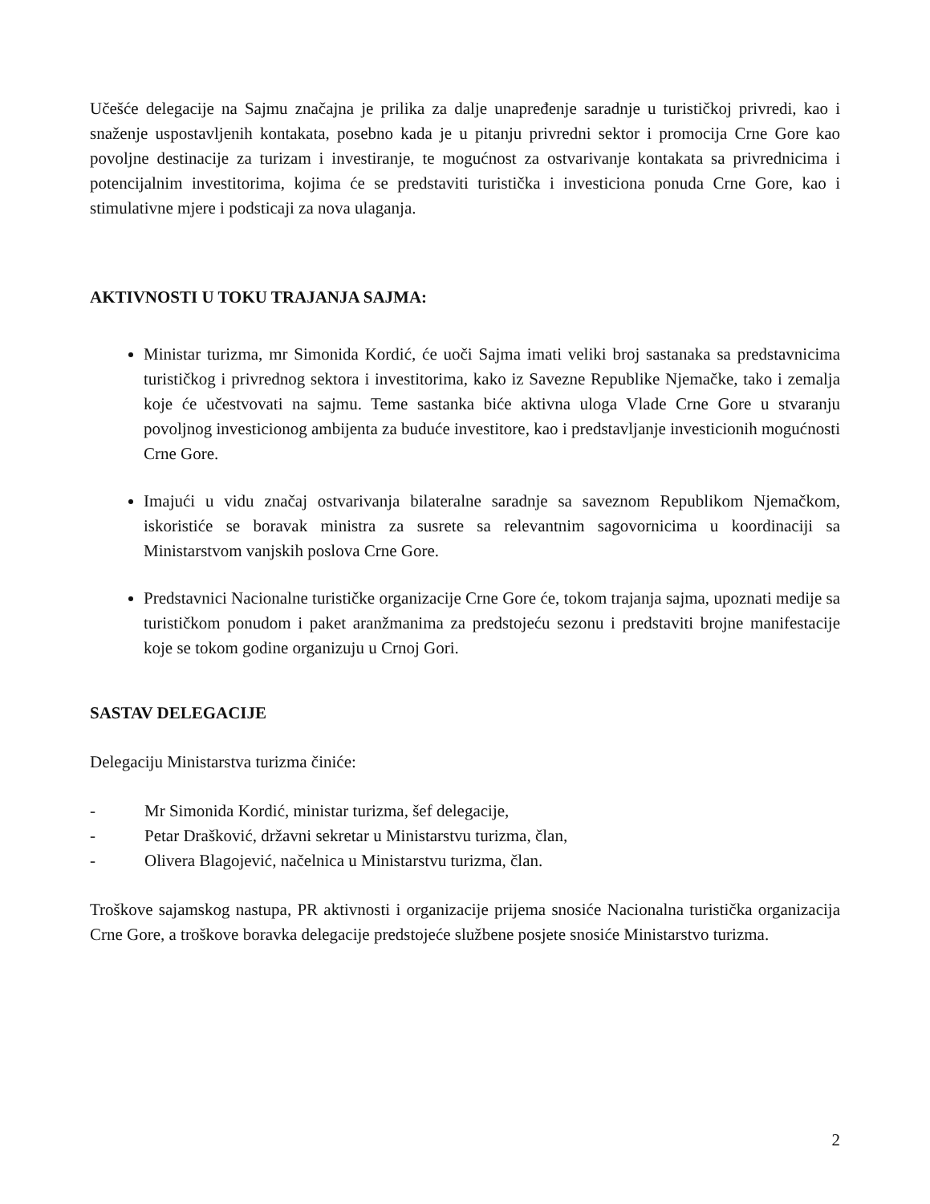Učešće delegacije na Sajmu značajna je prilika za dalje unapređenje saradnje u turističkoj privredi, kao i snaženje uspostavljenih kontakata, posebno kada je u pitanju privredni sektor i promocija Crne Gore kao povoljne destinacije za turizam i investiranje, te mogućnost za ostvarivanje kontakata sa privrednicima i potencijalnim investitorima, kojima će se predstaviti turistička i investiciona ponuda Crne Gore, kao i stimulativne mjere i podsticaji za nova ulaganja.
AKTIVNOSTI U TOKU TRAJANJA SAJMA:
Ministar turizma, mr Simonida Kordić, će uoči Sajma imati veliki broj sastanaka sa predstavnicima turističkog i privrednog sektora i investitorima, kako iz Savezne Republike Njemačke, tako i zemalja koje će učestvovati na sajmu. Teme sastanka biće aktivna uloga Vlade Crne Gore u stvaranju povoljnog investicionog ambijenta za buduće investitore, kao i predstavljanje investicionih mogućnosti Crne Gore.
Imajući u vidu značaj ostvarivanja bilateralne saradnje sa saveznom Republikom Njemačkom, iskoristiće se boravak ministra za susrete sa relevantnim sagovornicima u koordinaciji sa Ministarstvom vanjskih poslova Crne Gore.
Predstavnici Nacionalne turističke organizacije Crne Gore će, tokom trajanja sajma, upoznati medije sa turističkom ponudom i paket aranžmanima za predstojeću sezonu i predstaviti brojne manifestacije koje se tokom godine organizuju u Crnoj Gori.
SASTAV DELEGACIJE
Delegaciju Ministarstva turizma činiće:
- Mr Simonida Kordić, ministar turizma, šef delegacije,
- Petar Drašković, državni sekretar u Ministarstvu turizma, član,
- Olivera Blagojević, načelnica u Ministarstvu turizma, član.
Troškove sajamskog nastupa, PR aktivnosti i organizacije prijema snosiće Nacionalna turistička organizacija Crne Gore, a troškove boravka delegacije predstojeće službene posjete snosiće Ministarstvo turizma.
2